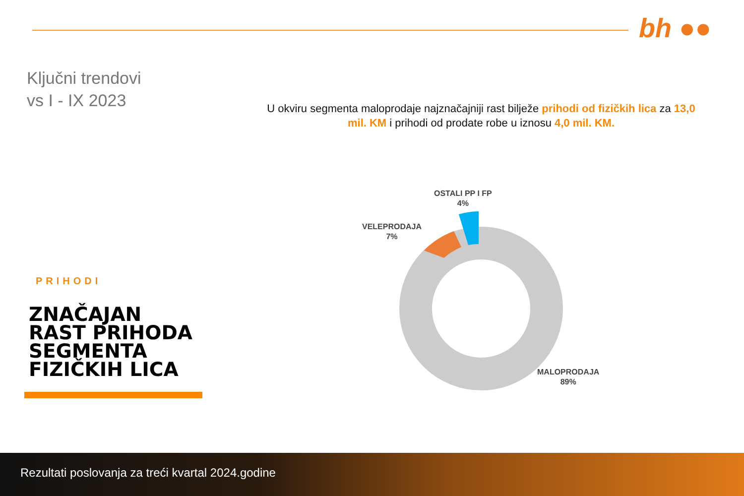bh ●●
Ključni trendovi
vs I - IX 2023
U okviru segmenta maloprodaje najznačajniji rast bilježe prihodi od fizičkih lica za 13,0 mil. KM i prihodi od prodate robe u iznosu 4,0 mil. KM.
PRIHODI
ZNAČAJAN
RAST PRIHODA
SEGMENTA
FIZIČKIH LICA
OSTALI PP I FP
4%
VELEPRODAJA
7%
MALOPRODAJA
89%
Rezultati poslovanja za treći kvartal 2024.godine